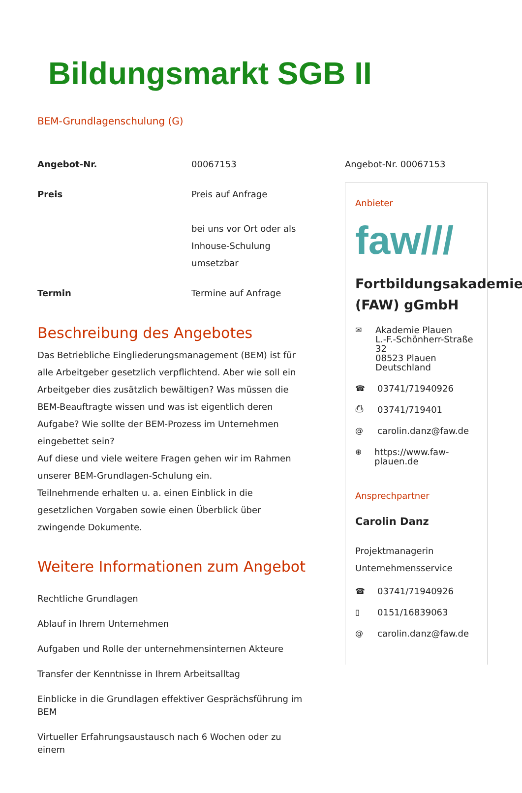Bildungsmarkt SGB II
BEM-Grundlagenschulung (G)
| Angebot-Nr. | 00067153 |
| Preis | Preis auf Anfrage bei uns vor Ort oder als Inhouse-Schulung umsetzbar |
| Termin | Termine auf Anfrage |
Beschreibung des Angebotes
Das Betriebliche Eingliederungsmanagement (BEM) ist für alle Arbeitgeber gesetzlich verpflichtend. Aber wie soll ein Arbeitgeber dies zusätzlich bewältigen? Was müssen die BEM-Beauftragte wissen und was ist eigentlich deren Aufgabe? Wie sollte der BEM-Prozess im Unternehmen eingebettet sein?
Auf diese und viele weitere Fragen gehen wir im Rahmen unserer BEM-Grundlagen-Schulung ein.
Teilnehmende erhalten u. a. einen Einblick in die gesetzlichen Vorgaben sowie einen Überblick über zwingende Dokumente.
Weitere Informationen zum Angebot
Rechtliche Grundlagen
Ablauf in Ihrem Unternehmen
Aufgaben und Rolle der unternehmensinternen Akteure
Transfer der Kenntnisse in Ihrem Arbeitsalltag
Einblicke in die Grundlagen effektiver Gesprächsführung im BEM
Virtueller Erfahrungsaustausch nach 6 Wochen oder zu einem
Angebot-Nr. 00067153
Anbieter
faw///
Fortbildungsakademie (FAW) gGmbH
✉ Akademie Plauen
L.-F.-Schönherr-Straße 32
08523 Plauen
Deutschland
☎ 03741/71940926
⎙ 03741/719401
@ carolin.danz@faw.de
⊕ https://www.faw-plauen.de
Ansprechpartner
Carolin Danz
Projektmanagerin
Unternehmensservice
☎ 03741/71940926
▯ 0151/16839063
@ carolin.danz@faw.de